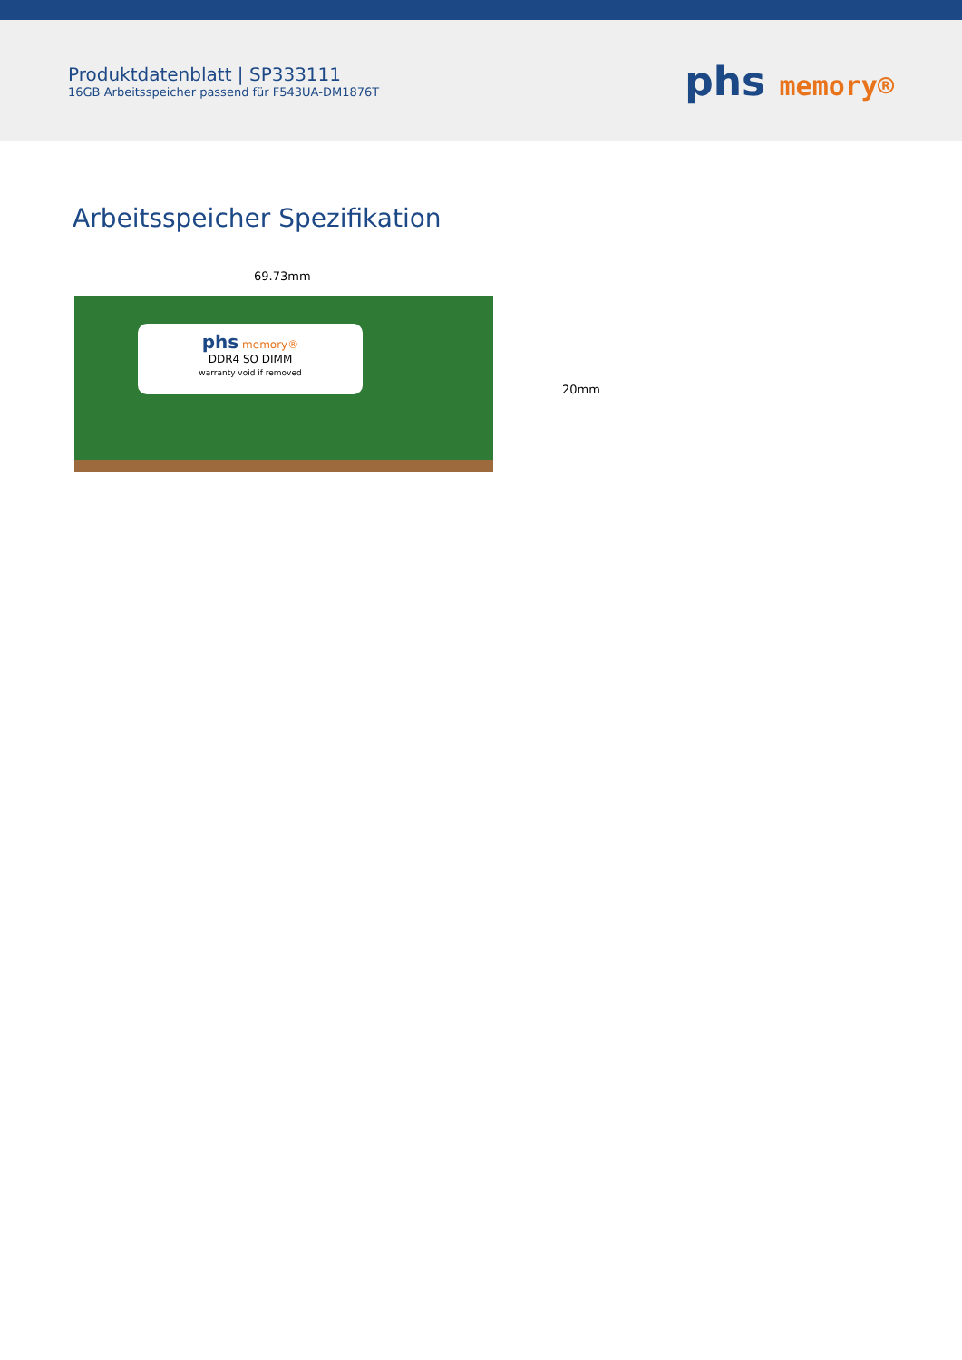Produktdatenblatt | SP333111
16GB Arbeitsspeicher passend für F543UA-DM1876T
phs memory®
Arbeitsspeicher Spezifikation
69.73mm
phs memory®
DDR4 SO DIMM
warranty void if removed
20mm